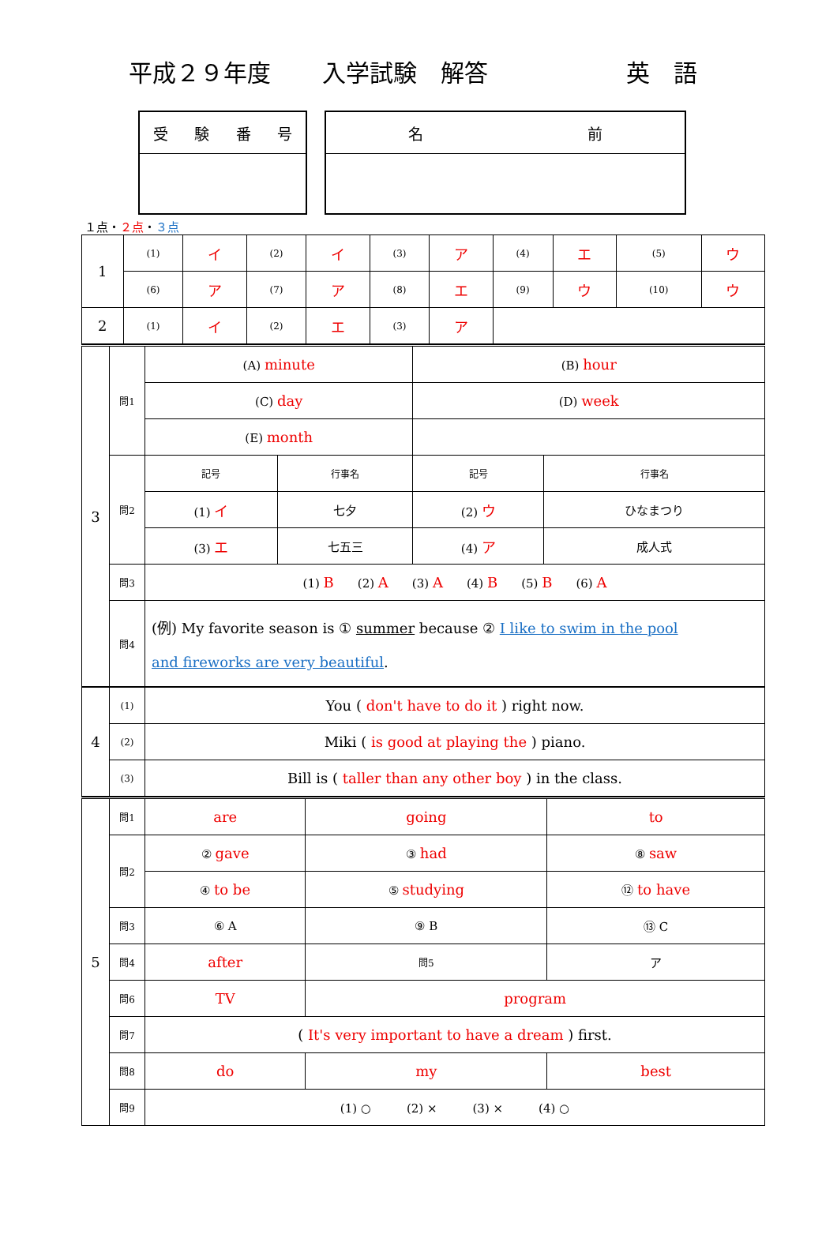平成２９年度 入学試験　解答 英　語
受験番号 名 前
１点・２点・３点
| 1 | (1) | イ | (2) | イ | (3) | ア | (4) | エ | (5) | ウ |
| | (6) | ア | (7) | ア | (8) | エ | (9) | ウ | (10) | ウ |
| 2 | (1) | イ | (2) | エ | (3) | ア | | | | |
| 3 | 問1 | (A) minute | | (B) hour | |
| | | (C) day | | (D) week | |
| | | (E) month | | | |
| | 問2 | 記号 | 行事名 | 記号 | 行事名 |
| | | (1) イ | 七夕 | (2) ウ | ひなまつり |
| | | (3) エ | 七五三 | (4) ア | 成人式 |
| | 問3 | (1) B (2) A (3) A (4) B (5) B (6) A | | | |
| | 問4 | (例) My favorite season is ① summer because ② I like to swim in the pool and fireworks are very beautiful . | | | |
| 4 | (1) | You ( don't have to do it ) right now. |
| | (2) | Miki ( is good at playing the ) piano. |
| | (3) | Bill is ( taller than any other boy ) in the class. |
| 5 | 問1 | are | going | to |
| | 問2 | ② gave | ③ had | ⑧ saw |
| | | ④ to be | ⑤ studying | ⑫ to have |
| | 問3 | ⑥ A | ⑨ B | ⑬ C |
| | 問4 | after | 問5 | ア |
| | 問6 | TV | program | |
| | 問7 | ( It's very important to have a dream ) first. | | |
| | 問8 | do | my | best |
| | 問9 | (1) ○ (2) × (3) × (4) ○ | | |